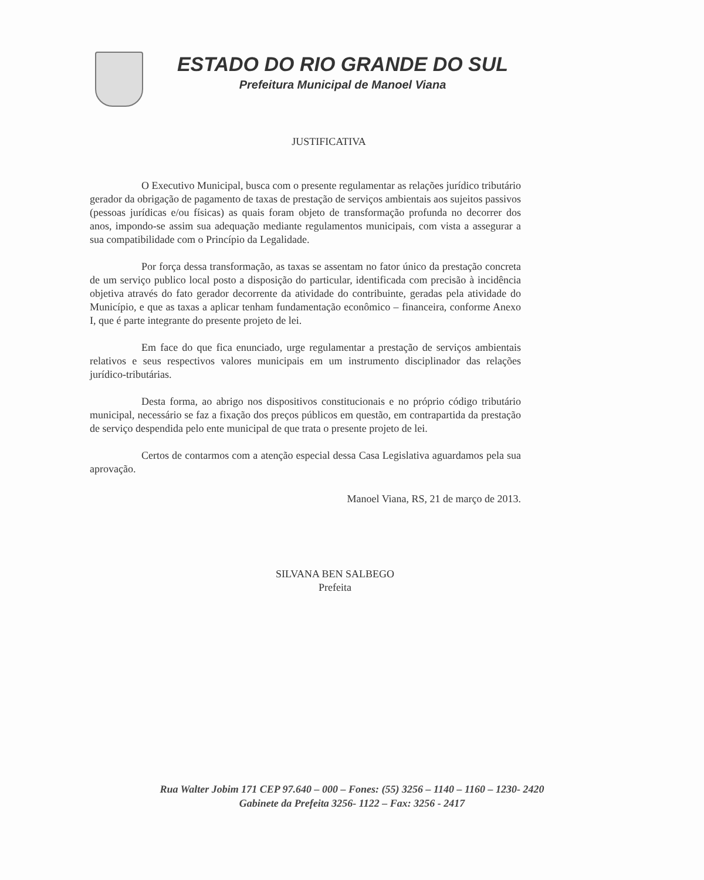ESTADO DO RIO GRANDE DO SUL
Prefeitura Municipal de Manoel Viana
JUSTIFICATIVA
O Executivo Municipal, busca com o presente regulamentar as relações jurídico tributário gerador da obrigação de pagamento de taxas de prestação de serviços ambientais aos sujeitos passivos (pessoas jurídicas e/ou físicas) as quais foram objeto de transformação profunda no decorrer dos anos, impondo-se assim sua adequação mediante regulamentos municipais, com vista a assegurar a sua compatibilidade com o Princípio da Legalidade.
Por força dessa transformação, as taxas se assentam no fator único da prestação concreta de um serviço publico local posto a disposição do particular, identificada com precisão à incidência objetiva através do fato gerador decorrente da atividade do contribuinte, geradas pela atividade do Município, e que as taxas a aplicar tenham fundamentação econômico – financeira, conforme Anexo I, que é parte integrante do presente projeto de lei.
Em face do que fica enunciado, urge regulamentar a prestação de serviços ambientais relativos e seus respectivos valores municipais em um instrumento disciplinador das relações jurídico-tributárias.
Desta forma, ao abrigo nos dispositivos constitucionais e no próprio código tributário municipal, necessário se faz a fixação dos preços públicos em questão, em contrapartida da prestação de serviço despendida pelo ente municipal de que trata o presente projeto de lei.
Certos de contarmos com a atenção especial dessa Casa Legislativa aguardamos pela sua aprovação.
Manoel Viana, RS, 21 de março de 2013.
SILVANA BEN SALBEGO
Prefeita
Rua Walter Jobim 171 CEP 97.640 – 000 – Fones: (55) 3256 – 1140 – 1160 – 1230- 2420
Gabinete da Prefeita 3256- 1122 – Fax: 3256 - 2417